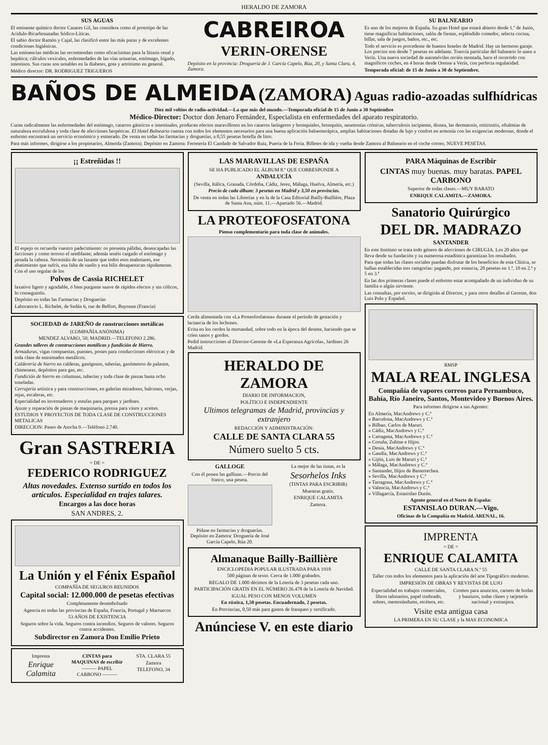HERALDO DE ZAMORA
SUS AGUAS
El eminente químico doctor Casares Gil, las considera como el prototipo de las Acidulo-Bicarbonatadas Sódico-Líticas.
El sabio doctor Ramón y Cajal, las clasificó entre las más puras y de excelentes condiciones higiénicas.
Las eminencias médicas las recomiendan como eficacísimas para la litiasis renal y hepática; cálculos vexicales, enfermedades de las vías urinarias, estómago, hígado, intestinos. Sus curas son notables en la diabetes, gota y artritismo en general.
Médico director: DR. RODRIGUEZ TRIGUEROS
CABREIROA
VERIN-ORENSE
Depósito en la provincia: Droguería de J. García Capelo, Rúa, 20, y Santa Clara, 4, Zamora.
SU BALNEARIO
Es uno de los mejores de España. Su gran Hotel que estará abierto desde 1.º de Junio, tiene magníficas habitaciones, salón de fiestas, espléndido comedor, selecta cocina, billar, sala de juegos, baños, etc., etc.
Todo el servicio es procedente de buenos hoteles de Madrid. Hay un hermoso garaje. Los precios son desde 7 pesetas en adelante. Tranvía particular del balneario lo unen a Verín. Una nueva sociedad de automóviles recién montada, hace el recorrido con magníficos coches, en 4 horas desde Orense a Verín, con perfecta regularidad.
Temporada oficial: de 15 de Junio a 30 de Septiembre.
BAÑOS DE ALMEIDA (ZAMORA) Aguas radio-azoadas sulfhídricas
Diez mil voltios de radio-actividad.—La que más del mundo.—Temporada oficial de 15 de Junio a 30 Septiembre
Médico-Director: Doctor don Jenaro Fernández, Especialista en enfermedades del aparato respiratorio.
Curan radicalmente las enfermedades del estómago, catarros gástricos e intestinales, producen efectos maravillosos en los catarros laríngeros y bronquiales, bronquitis, neumonías crónicas, tuberculosis incipiente, disnea, las dermatosis, otitirinitis, oftalmias de naturaleza escrufulosa y toda clase de afecciones herpéticas. El Hotel Balneario cuenta con todos los elementos necesarios para una buena aplicación balneoterápica, amplias habitaciones dotadas de lujo y confort en armonía con las exigencias modernas, donde el enfermo encontrará un servicio económico y esmerado. De venta en todas las farmacias y droguerías, a 0,55 pesetas botella de litro.
Para más informes, dirigirse a los propietarios, Almeida (Zamora). Depósito en Zamora: Ferretería El Candado de Salvador Ruiz, Puerta de la Feria. Billetes de ida y vuelta desde Zamora al Balneario en el coche correo, NUEVE PESETAS.
¡¡ Estreñidas !!
El espejo os recuerda vuestro padecimiento: os presenta pálidas, desencajadas las facciones y como terroso el semblante; además tenéis cargado el estómago y pesada la cabeza. Necesitáis de un laxante que todos esos malestares, ese abatimiento que sufrís, esa falta de sueño y esa bilis desaparezcan rápidamente. Con el uso regular de los
Polvos de Cassia RICHELET
laxativo ligero y agradable, ó bien purgante suave de rápidos efectos y sin cólicos, lo conseguiréis.
Depósito en todas las Farmacias y Droguerías
Laboratorio L. Richelet, de Sedán 6, rue de Belfort, Bayonne (Francia)
SOCIEDAD de JAREÑO de construcciones metálicas
(COMPAÑÍA ANÓNIMA)
MENDEZ ALVARO, 50; MADRID.—TELEFONO 2.286.
Grandes talleres de construcciones metálicas y fundición de Hierro.
Armaduras, vigas compuestas, puentes, postes para conducciones eléctricas y de toda clase de entremados metálicos.
Calderería de hierro en calderas, gasógenos, tuberías, gasómetros de palastre, chimeneas, depósitos para gas, etc.
Fundición de hierro en columnas, tuberías y toda clase de piezas hasta ocho toneladas.
Cerrajería artística y para construcciones, en galerías miradores, balcones, verjas, rejas, escaleras, etc.
Especialidad en invernaderos y estufas para parques y jardines.
Ajuste y reparación de piezas de maquinaria, prensa para vinos y aceites.
ESTUDIOS Y PROYECTOS DE TODA CLASE DE CONSTRUCCIONES METALICAS
DIRECCION: Paseo de Atocha 9.—Teléfono 2.740.
Gran SASTRERIA
= DE =
FEDERICO RODRIGUEZ
Altas novedades. Extenso surtido en todos los artículos. Especialidad en trajes talares.
Encargos a las doce horas
SAN ANDRES, 2.
La Unión y el Fénix Español
COMPAÑÍA DE SEGUROS REUNIDOS
Capital social: 12.000.000 de pesetas efectivas
Completamente desembolsado
Agencia en todas las provincias de España, Francia, Portugal y Marruecos
53 AÑOS DE EXISTENCIA
Seguros sobre la vida. Seguros contra incendios. Seguros de valores. Seguros contra accidentes.
Subdirector en Zamora Don Emilio Prieto
Imprenta
Enrique Calamita
CINTAS para MAQUINAS de escribir
——— PAPEL CARBONO ———
STA. CLARA 55
Zamora
TELEFONO, 34
LAS MARAVILLAS DE ESPAÑA
SE HA PUBLICADO EL ÁLBUM 8.º QUE CORRESPONDE A
ANDALUCÍA
(Sevilla, Itálica, Granada, Córdoba, Cádiz, Jerez, Málaga, Huelva, Almería, etc.)
Precio de cada álbum: 3 pesetas en Madrid y 3,50 en provincias.
De venta en todas las Librerías y en la de la Casa Editorial Bailly-Baillière, Plaza de Santa Ana, núm. 11.—Apartado 56.—Madrid.
LA PROTEOFOSFATONA
Pienso complementario para toda clase de animales.
Cerda alimentada con «La Proteofosfatona» durante el período de gestación y lactancia de los lechones.
Evita en los cerdos la mortandad, sobre todo en la época del destete, haciendo que se críen sanos y gordos.
Pedid instrucciones al Director-Gerente de «La Esperanza Agrícola», Jardines 26 Madrid.
HERALDO DE ZAMORA
DIARIO DE INFORMACION,
POLÍTICO E INDEPENDIENTE
Ultimos telegramas de Madrid, provincias y extranjero
REDACCIÓN Y ADMINISTRACIÓN:
CALLE DE SANTA CLARA 55
Número suelto 5 cts.
GALLOGE
Con él ponen las gallinas.—Precio del frasco, una peseta.
Pídase en farmacias y droguerías. Depósito en Zamora: Droguería de José García Capelo, Rúa 20.
La mejor de las tintas, es la
Sesorhelos Inks
(TINTAS PARA ESCRIBIR)
Muestras gratis.
ENRIQUE CALAMITA
Zamora.
Almanaque Bailly-Baillière
ENCICLOPEDIA POPULAR ILUSTRADA PARA 1918
500 páginas de texto. Cerca de 1.000 grabados.
REGALO DE 1.000 décimos de la Lotería de 3 pesetas cada uno.
PARTICIPACIÓN GRATIS EN EL NÚMERO 26.478 de la Lotería de Navidad.
IGUAL PESO CON MENOS VOLUMEN
En rústica, 1,50 pesetas. Encuadernado, 2 pesetas.
En Provincias, 0,50 más para gastos de franqueo y certificado.
Anúnciese V. en este diario
PARA Máquinas de Escribir
CINTAS muy buenas. muy baratas. PAPEL CARBONO
Superior de todas clases.—MUY BARATO
ENRIQUE CALAMITA.—ZAMORA.
Sanatorio Quirúrgico
DEL DR. MADRAZO
SANTANDER
En este Instituto se trata todo género de afecciones de CIRUGIA. Los 20 años que lleva desde su fundación y su numerosa estadística garantizan los resultados.
Para que todas las clases sociales puedan disfrutar de los beneficios de esta Clínica, se hallan establecidas tres categorías: pagando, por estancia, 20 pesetas en 1.ª, 10 en 2.ª y 5 en 3.ª
En las dos primeras clases puede el enfermo estar acompañado de un individuo de su familia o algún sirviente.
Las consultas, por escrito, se dirigirán al Director, y para otros detalles al Gerente, don Luis Polo y Español.
RMSP
MALA REAL INGLESA
Compañía de vapores correos para Pernambuco, Bahía, Río Janeiro, Santos, Montevideo y Buenos Aires.
Para informes dirigirse a sus Agentes:
En Almería, MacAndrews y C.ª
» Barcelona, MacAndrews y C.ª
» Bilbao, Carlos de Maruri.
» Cádiz, MacAndrews y C.ª
» Cartagena, MacAndrews y C.ª
» Coruña, Zubine e Hijos.
» Denia, MacAndrews y C.ª
» Gandía, MacAndrews y C.ª
» Gijón, Luis de Maruri y C.ª
» Málaga, MacAndrews y C.ª
» Santander, Hijos de Basterrechea.
» Sevilla, MacAndrews y C.ª
» Tarragona, MacAndrews y C.ª
» Valencia, MacAndrews y C.ª
» Villagarcía, Estanislao Durán.
Agente general en el Norte de España:
ESTANISLAO DURAN.—Vigo.
Oficinas de la Compañía en Madrid. ARENAL, 16.
IMPRENTA
= DE =
ENRIQUE CALAMITA
CALLE DE SANTA CLARA N.º 55
Taller con todos los elementos para la aplicación del arte Tipográfico moderno.
IMPRESIÓN DE OBRAS Y REVISTAS DE LUJO
Especialidad en trabajos comerciales, libros talonarios, papel timbrado, sobres, memorándums, etcétera, etc.
Cromos para anuncios, carnets de bodas y bautizos, todas clases y tarjetería nacional y extranjera.
Visite esta antigua casa
LA PRIMERA EN SU CLASE y la MAS ECONOMICA